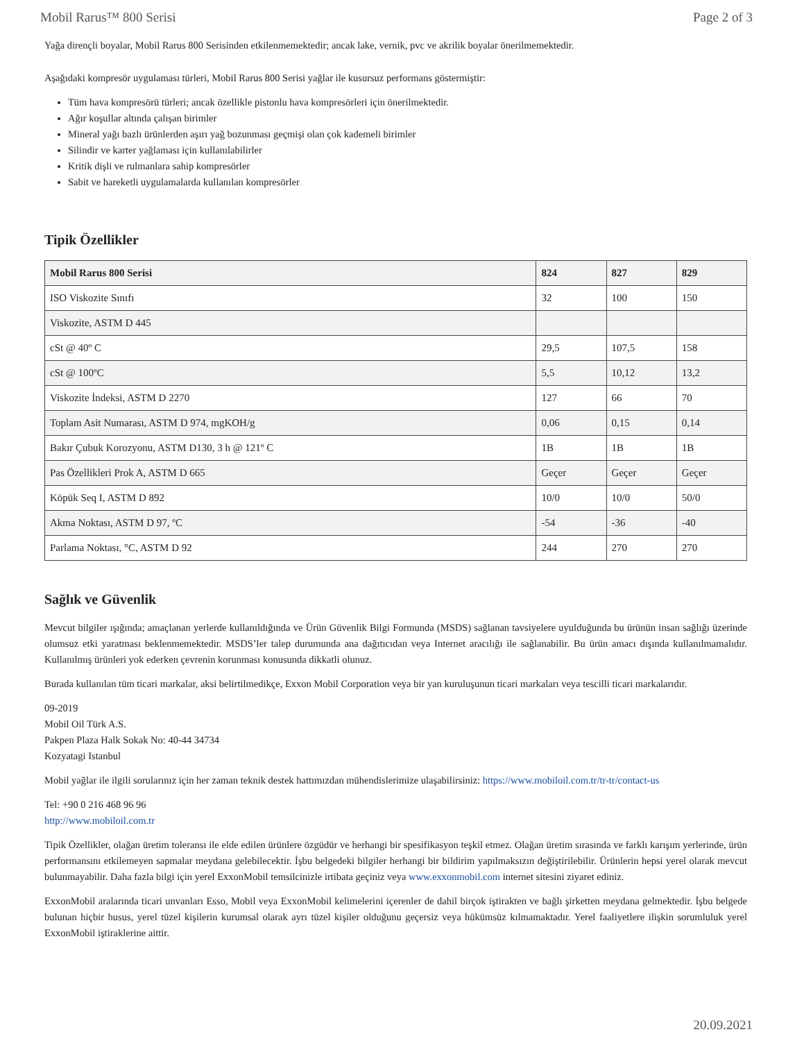Mobil Rarus™ 800 Serisi Page 2 of 3
Yağa dirençli boyalar, Mobil Rarus 800 Serisinden etkilenmemektedir; ancak lake, vernik, pvc ve akrilik boyalar önerilmemektedir.
Aşağıdaki kompresör uygulaması türleri, Mobil Rarus 800 Serisi yağlar ile kusursuz performans göstermiştir:
Tüm hava kompresörü türleri; ancak özellikle pistonlu hava kompresörleri için önerilmektedir.
Ağır koşullar altında çalışan birimler
Mineral yağı bazlı ürünlerden aşırı yağ bozunması geçmişi olan çok kademeli birimler
Silindir ve karter yağlaması için kullanılabilirler
Kritik dişli ve rulmanlara sahip kompresörler
Sabit ve hareketli uygulamalarda kullanılan kompresörler
Tipik Özellikler
| Mobil Rarus 800 Serisi | 824 | 827 | 829 |
| --- | --- | --- | --- |
| ISO Viskozite Sınıfı | 32 | 100 | 150 |
| Viskozite, ASTM D 445 | | | |
| cSt @ 40º C | 29,5 | 107,5 | 158 |
| cSt @ 100ºC | 5,5 | 10,12 | 13,2 |
| Viskozite İndeksi, ASTM D 2270 | 127 | 66 | 70 |
| Toplam Asit Numarası, ASTM D 974, mgKOH/g | 0,06 | 0,15 | 0,14 |
| Bakır Çubuk Korozyonu, ASTM D130, 3 h @ 121º C | 1B | 1B | 1B |
| Pas Özellikleri Prok A, ASTM D 665 | Geçer | Geçer | Geçer |
| Köpük Seq I, ASTM D 892 | 10/0 | 10/0 | 50/0 |
| Akma Noktası, ASTM D 97, ºC | -54 | -36 | -40 |
| Parlama Noktası, °C, ASTM D 92 | 244 | 270 | 270 |
Sağlık ve Güvenlik
Mevcut bilgiler ışığında; amaçlanan yerlerde kullanıldığında ve Ürün Güvenlik Bilgi Formunda (MSDS) sağlanan tavsiyelere uyulduğunda bu ürünün insan sağlığı üzerinde olumsuz etki yaratması beklenmemektedir. MSDS’ler talep durumunda ana dağıtıcıdan veya Internet aracılığı ile sağlanabilir. Bu ürün amacı dışında kullanılmamalıdır. Kullanılmış ürünleri yok ederken çevrenin korunması konusunda dikkatli olunuz.
Burada kullanılan tüm ticari markalar, aksi belirtilmedikçe, Exxon Mobil Corporation veya bir yan kuruluşunun ticari markaları veya tescilli ticari markalarıdır.
09-2019
Mobil Oil Türk A.S.
Pakpen Plaza Halk Sokak No: 40-44 34734
Kozyatagi Istanbul
Mobil yağlar ile ilgili sorularınız için her zaman teknik destek hattımızdan mühendislerimize ulaşabilirsiniz: https://www.mobiloil.com.tr/tr-tr/contact-us
Tel: +90 0 216 468 96 96
http://www.mobiloil.com.tr
Tipik Özellikler, olağan üretim toleransı ile elde edilen ürünlere özgüdür ve herhangi bir spesifikasyon teşkil etmez. Olağan üretim sırasında ve farklı karışım yerlerinde, ürün performansını etkilemeyen sapmalar meydana gelebilecektir. İşbu belgedeki bilgiler herhangi bir bildirim yapılmaksızın değiştirilebilir. Ürünlerin hepsi yerel olarak mevcut bulunmayabilir. Daha fazla bilgi için yerel ExxonMobil temsilcinizle irtibata geçiniz veya www.exxonmobil.com internet sitesini ziyaret ediniz.
ExxonMobil aralarında ticari unvanları Esso, Mobil veya ExxonMobil kelimelerini içerenler de dahil birçok iştirakten ve bağlı şirketten meydana gelmektedir. İşbu belgede bulunan hiçbir husus, yerel tüzel kişilerin kurumsal olarak ayrı tüzel kişiler olduğunu geçersiz veya hükümsüz kılmamaktadır. Yerel faaliyetlere ilişkin sorumluluk yerel ExxonMobil iştiraklerine aittir.
20.09.2021